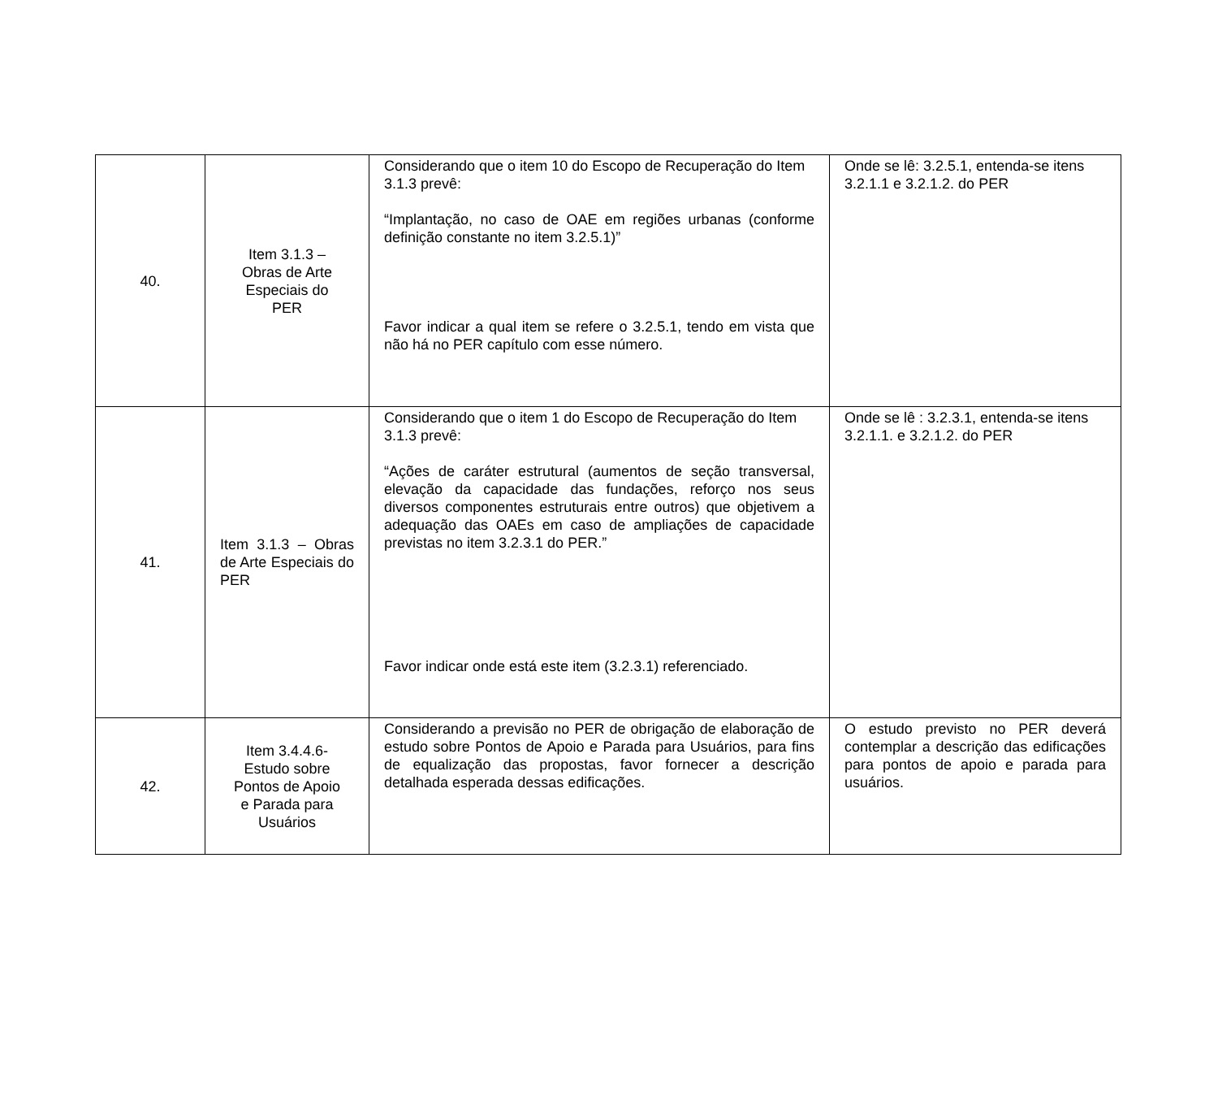| 40. | Item 3.1.3 – Obras de Arte Especiais do PER | Considerando que o item 10 do Escopo de Recuperação do Item 3.1.3 prevê: “Implantação, no caso de OAE em regiões urbanas (conforme definição constante no item 3.2.5.1)” Favor indicar a qual item se refere o 3.2.5.1, tendo em vista que não há no PER capítulo com esse número. | Onde se lê: 3.2.5.1, entenda-se itens 3.2.1.1 e 3.2.1.2. do PER |
| 41. | Item 3.1.3 – Obras de Arte Especiais do PER | Considerando que o item 1 do Escopo de Recuperação do Item 3.1.3 prevê: “Ações de caráter estrutural (aumentos de seção transversal, elevação da capacidade das fundações, reforço nos seus diversos componentes estruturais entre outros) que objetivem a adequação das OAEs em caso de ampliações de capacidade previstas no item 3.2.3.1 do PER.” Favor indicar onde está este item (3.2.3.1) referenciado. | Onde se lê : 3.2.3.1, entenda-se itens 3.2.1.1. e 3.2.1.2. do PER |
| 42. | Item 3.4.4.6- Estudo sobre Pontos de Apoio e Parada para Usuários | Considerando a previsão no PER de obrigação de elaboração de estudo sobre Pontos de Apoio e Parada para Usuários, para fins de equalização das propostas, favor fornecer a descrição detalhada esperada dessas edificações. | O estudo previsto no PER deverá contemplar a descrição das edificações para pontos de apoio e parada para usuários. |